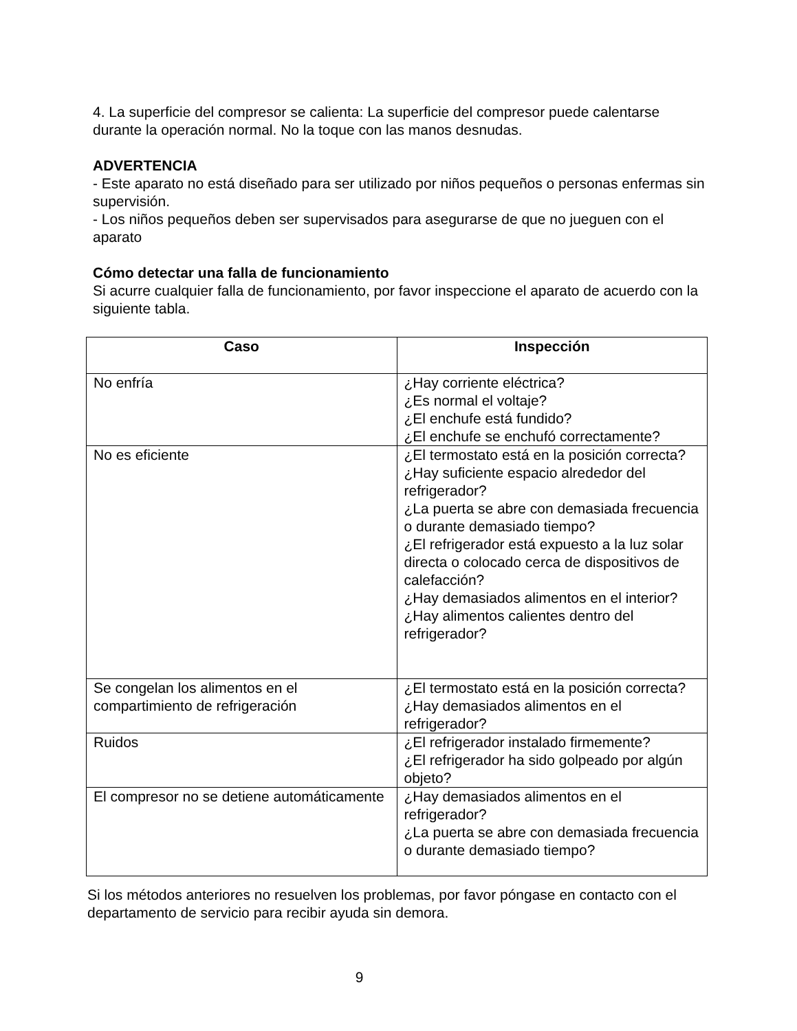4. La superficie del compresor se calienta: La superficie del compresor puede calentarse durante la operación normal. No la toque con las manos desnudas.
ADVERTENCIA
- Este aparato no está diseñado para ser utilizado por niños pequeños o personas enfermas sin supervisión.
- Los niños pequeños deben ser supervisados para asegurarse de que no jueguen con el aparato
Cómo detectar una falla de funcionamiento
Si acurre cualquier falla de funcionamiento, por favor inspeccione el aparato de acuerdo con la siguiente tabla.
| Caso | Inspección |
| --- | --- |
| No enfría | ¿Hay corriente eléctrica? ¿Es normal el voltaje? ¿El enchufe está fundido? ¿El enchufe se enchufó correctamente? |
| No es eficiente | ¿El termostato está en la posición correcta? ¿Hay suficiente espacio alrededor del refrigerador? ¿La puerta se abre con demasiada frecuencia o durante demasiado tiempo? ¿El refrigerador está expuesto a la luz solar directa o colocado cerca de dispositivos de calefacción? ¿Hay demasiados alimentos en el interior? ¿Hay alimentos calientes dentro del refrigerador? |
| Se congelan los alimentos en el compartimiento de refrigeración | ¿El termostato está en la posición correcta? ¿Hay demasiados alimentos en el refrigerador? |
| Ruidos | ¿El refrigerador instalado firmemente? ¿El refrigerador ha sido golpeado por algún objeto? |
| El compresor no se detiene automáticamente | ¿Hay demasiados alimentos en el refrigerador? ¿La puerta se abre con demasiada frecuencia o durante demasiado tiempo? |
Si los métodos anteriores no resuelven los problemas, por favor póngase en contacto con el departamento de servicio para recibir ayuda sin demora.
9